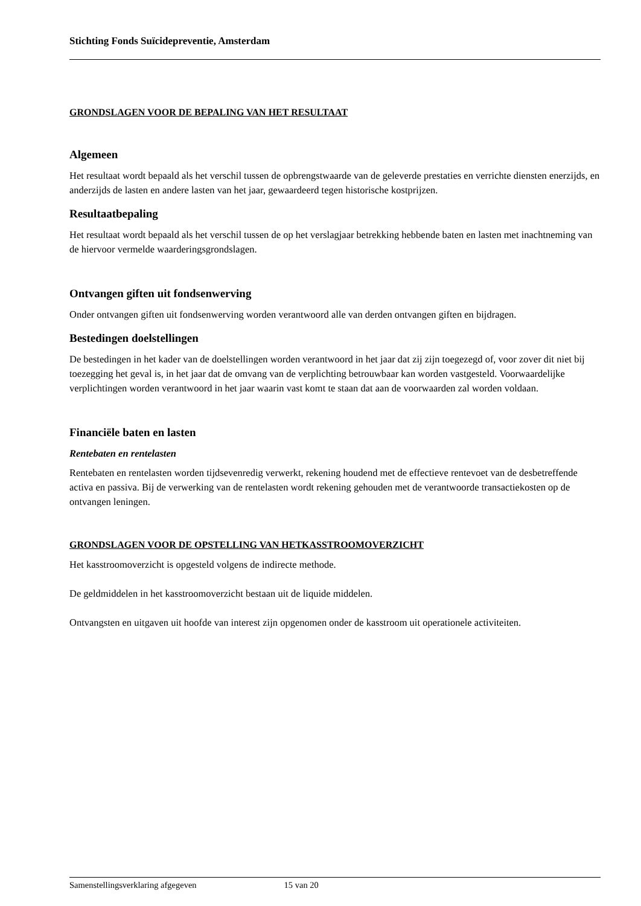Stichting Fonds Suïcidepreventie, Amsterdam
GRONDSLAGEN VOOR DE BEPALING VAN HET RESULTAAT
Algemeen
Het resultaat wordt bepaald als het verschil tussen de opbrengstwaarde van de geleverde prestaties en verrichte diensten enerzijds, en anderzijds de lasten en andere lasten van het jaar, gewaardeerd tegen historische kostprijzen.
Resultaatbepaling
Het resultaat wordt bepaald als het verschil tussen de op het verslagjaar betrekking hebbende baten en lasten met inachtneming van de hiervoor vermelde waarderingsgrondslagen.
Ontvangen giften uit fondsenwerving
Onder ontvangen giften uit fondsenwerving worden verantwoord alle van derden ontvangen giften en bijdragen.
Bestedingen doelstellingen
De bestedingen in het kader van de doelstellingen worden verantwoord in het jaar dat zij zijn toegezegd of, voor zover dit niet bij toezegging het geval is, in het jaar dat de omvang van de verplichting betrouwbaar kan worden vastgesteld. Voorwaardelijke verplichtingen worden verantwoord in het jaar waarin vast komt te staan dat aan de voorwaarden zal worden voldaan.
Financiële baten en lasten
Rentebaten en rentelasten
Rentebaten en rentelasten worden tijdsevenredig verwerkt, rekening houdend met de effectieve rentevoet van de desbetreffende activa en passiva. Bij de verwerking van de rentelasten wordt rekening gehouden met de verantwoorde transactiekosten op de ontvangen leningen.
GRONDSLAGEN VOOR DE OPSTELLING VAN HETKASSTROOMOVERZICHT
Het kasstroomoverzicht is opgesteld volgens de indirecte methode.
De geldmiddelen in het kasstroomoverzicht bestaan uit de liquide middelen.
Ontvangsten en uitgaven uit hoofde van interest zijn opgenomen onder de kasstroom uit operationele activiteiten.
Samenstellingsverklaring afgegeven 15 van 20